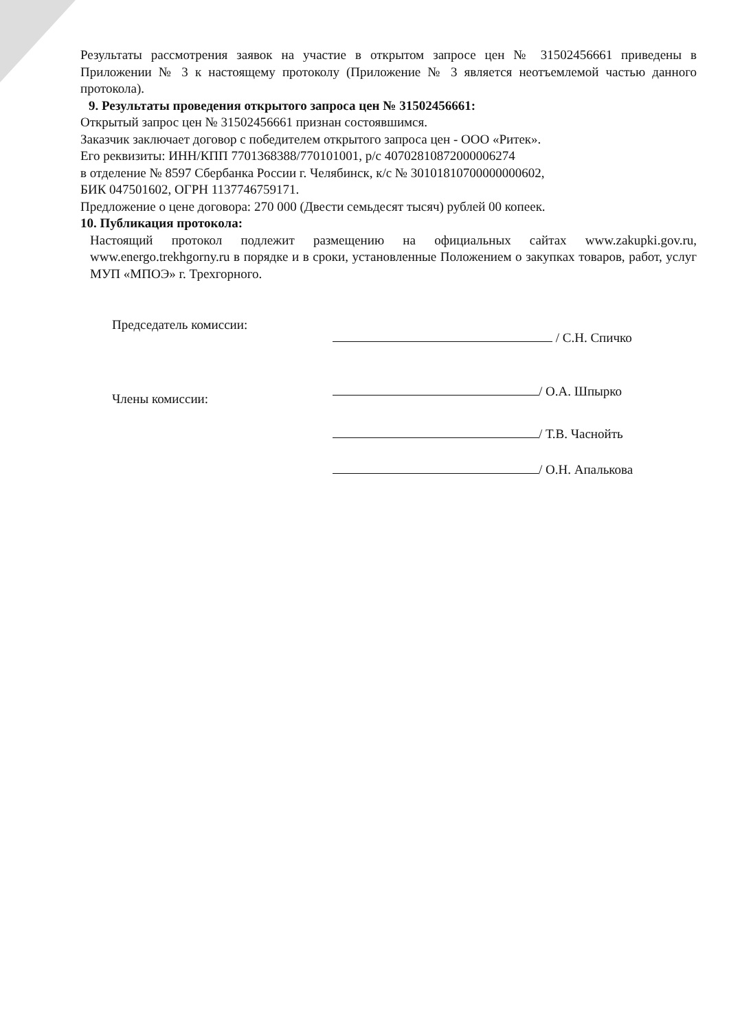Результаты рассмотрения заявок на участие в открытом запросе цен № 31502456661 приведены в Приложении № 3 к настоящему протоколу (Приложение № 3 является неотъемлемой частью данного протокола).
9. Результаты проведения открытого запроса цен № 31502456661:
Открытый запрос цен № 31502456661 признан состоявшимся.
Заказчик заключает договор с победителем открытого запроса цен - ООО «Ритек».
Его реквизиты: ИНН/КПП 7701368388/770101001, р/с 40702810872000006274
в отделение № 8597 Сбербанка России г. Челябинск, к/с № 30101810700000000602,
БИК 047501602, ОГРН 1137746759171.
Предложение о цене договора: 270 000 (Двести семьдесят тысяч) рублей 00 копеек.
10. Публикация протокола:
Настоящий протокол подлежит размещению на официальных сайтах www.zakupki.gov.ru, www.energo.trekhgorny.ru в порядке и в сроки, установленные Положением о закупках товаров, работ, услуг МУП «МПОЭ» г. Трехгорного.
Председатель комиссии:
/ С.Н. Спичко
Члены комиссии:
/ О.А. Шпырко
/ Т.В. Часнойть
/ О.Н. Апалькова